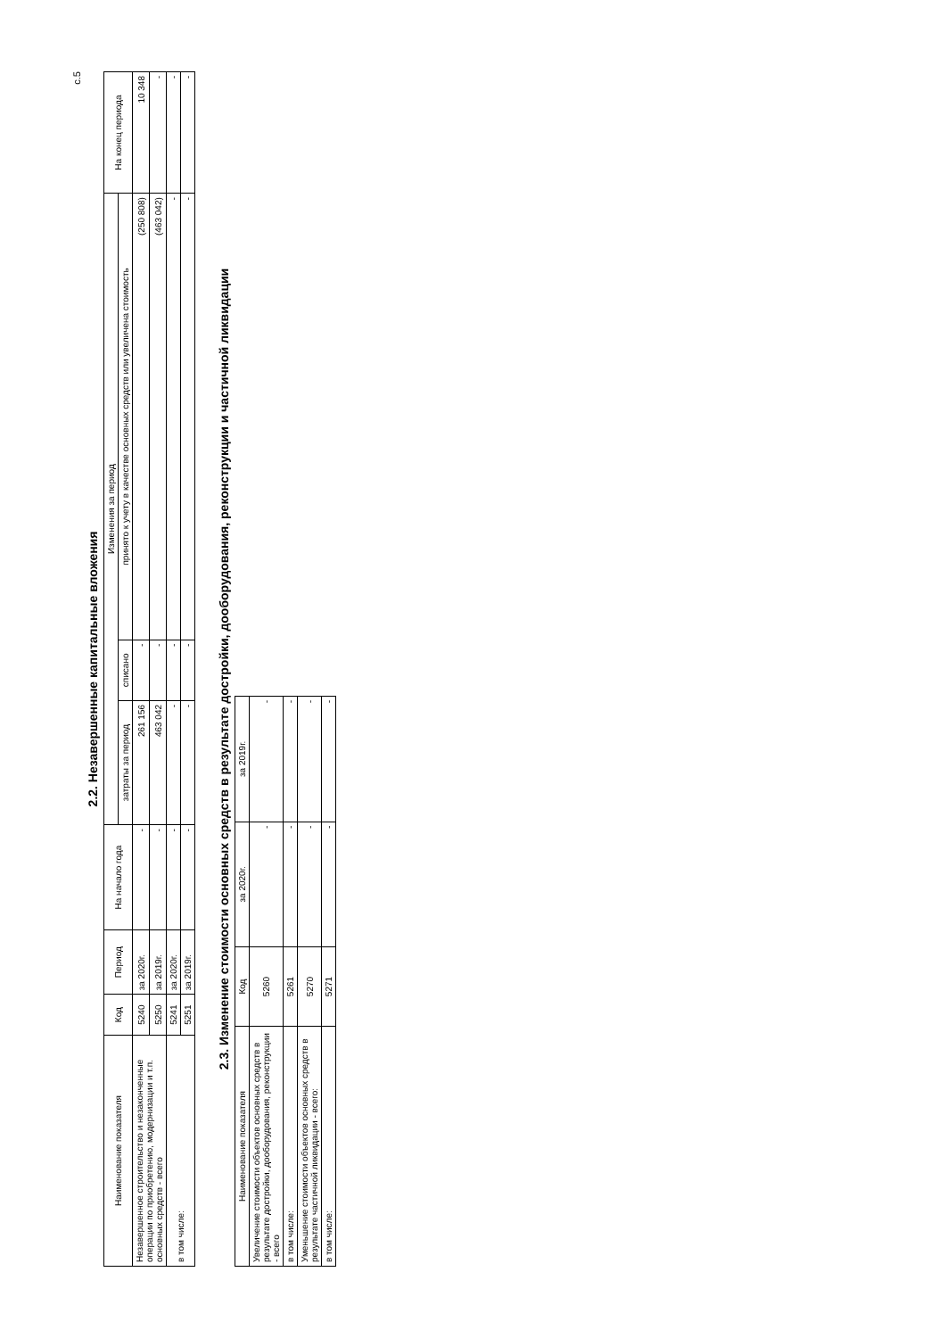с.5
2.2. Незавершенные капитальные вложения
| Наименование показателя | Код | Период | На начало года | Изменения за период | | | На конец периода |
| --- | --- | --- | --- | --- | --- | --- | --- |
| | | | | затраты за период | списано | принято к учету в качестве основных средств или увеличена стоимость | |
| Незавершенное строительство и незаконченные операции по приобретению, модернизации и т.п. основных средств - всего | 5240 | за 2020г. | - | 261 156 | - | (250 808) | 10 348 |
| | 5250 | за 2019г. | - | 463 042 | - | (463 042) | - |
| в том числе: | 5241 | за 2020г. | - | - | - | - | - |
| | 5251 | за 2019г. | - | - | - | - | - |
2.3. Изменение стоимости основных средств в результате достройки, дооборудования, реконструкции и частичной ликвидации
| Наименование показателя | Код | за 2020г. | за 2019г. |
| --- | --- | --- | --- |
| Увеличение стоимости объектов основных средств в результате достройки, дооборудования, реконструкции - всего | 5260 | - | - |
| в том числе: | 5261 | - | - |
| Уменьшение стоимости объектов основных средств в результате частичной ликвидации - всего: | 5270 | - | - |
| в том числе: | 5271 | - | - |